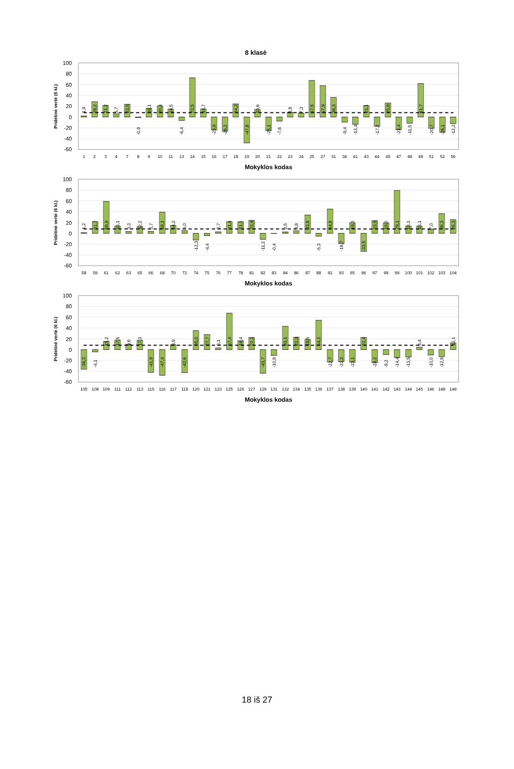8 klasė
100
80
60
40
20
0
-20
-40
-60
Pridėtinė vertė (6 kl.)
1,9
28,2
21,2
5,7
23,5
-0,9
16,1
20,4
14,5
-6,4
72,5
14,7
-23,9
-26,2
24,2
-47,8
13,6
-25,1
-7,6
8,8
7,3
67,5
57,9
36,3
-9,4
-13,4
21,1
-17,2
25,8
-23,4
-11,5
61,7
-20,7
-28,1
-12,2
1
2
3
4
7
8
9
10
11
13
14
15
16
17
18
19
20
21
22
23
24
25
27
31
34
41
43
44
45
47
48
49
51
52
56
Mokyklos kodas
100
80
60
40
20
0
-20
-40
-60
Pridėtinė vertė (6 kl.)
1,2
21,7
58,9
13,1
3,3
12,2
3,7
39,1
14,2
5,0
-12,3
-4,4
2,7
21,4
21,1
23,9
-11,2
-0,4
2,5
4,8
33,8
-5,3
44,8
-18,7
19,3
-33,5
23,5
19,0
79,1
13,1
13,1
7,0
36,3
25,3
58
59
61
62
63
65
66
68
70
72
74
75
76
77
78
81
82
83
84
86
87
88
92
93
95
96
97
98
99
100
101
102
103
104
Mokyklos kodas
100
80
60
40
20
0
-20
-40
-60
Pridėtinė vertė (6 kl.)
-36,3
-4,1
15,2
17,5
9,6
17,3
-41,9
-47,4
8,9
-42,6
35,0
27,7
3,1
67,4
16,4
22,2
-43,7
-10,8
43,1
22,9
18,5
54,2
-22,7
-22,2
-23,1
22,4
-24,2
-9,2
-14,4
-13,5
4,4
-10,0
-12,8
12,1
105
108
109
111
112
113
115
116
117
118
120
121
123
125
126
127
129
131
132
134
135
136
137
138
139
140
141
142
143
144
145
146
148
149
Mokyklos kodas
18 iš 27